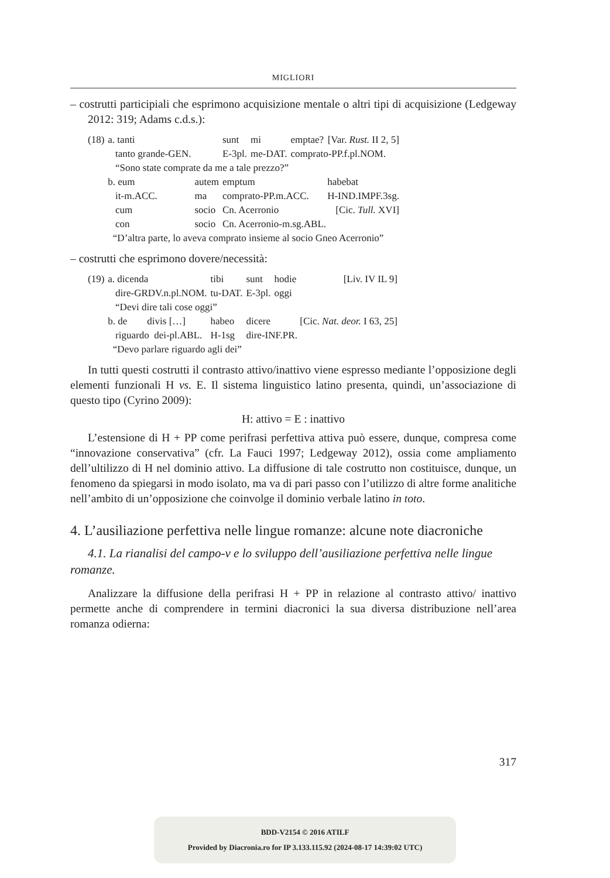MIGLIORI
– costrutti participiali che esprimono acquisizione mentale o altri tipi di acquisizione (Ledgeway 2012: 319; Adams c.d.s.):
| (18) | a. tanti | | sunt | mi | emptae? | [Var. Rust. II 2, 5] |
| | tanto grande-GEN. | | E-3pl. | me-DAT. | comprato-PP.f.pl.NOM. | |
| | “Sono state comprate da me a tale prezzo?” | | | | | |
| | b. eum | autem | emptum | | | habebat |
| | it-m.ACC. | ma | comprato-PP.m.ACC. | | | H-IND.IMPF.3sg. |
| | cum | socio | Cn. Acerronio | | | [Cic. Tull. XVI] |
| | con | socio | Cn. Acerronio-m.sg.ABL. | | | |
| | “D’altra parte, lo aveva comprato insieme al socio Gneo Acerronio” | | | | | |
– costrutti che esprimono dovere/necessità:
| (19) | a. dicenda | tibi | sunt | hodie | [Liv. IV IL 9] |
| | dire-GRDV.n.pl.NOM. | tu-DAT. | E-3pl. | oggi | |
| | “Devi dire tali cose oggi” | | | | |
| | b. de divis […] | habeo | dicere | | [Cic. Nat. deor. I 63, 25] |
| | riguardo dei-pl.ABL. | H-1sg | dire-INF.PR. | | |
| | “Devo parlare riguardo agli dei” | | | | |
In tutti questi costrutti il contrasto attivo/inattivo viene espresso mediante l’opposizione degli elementi funzionali H vs. E. Il sistema linguistico latino presenta, quindi, un’associazione di questo tipo (Cyrino 2009):
H: attivo = E : inattivo
L’estensione di H + PP come perifrasi perfettiva attiva può essere, dunque, compresa come “innovazione conservativa” (cfr. La Fauci 1997; Ledgeway 2012), ossia come ampliamento dell’ultilizzo di H nel dominio attivo. La diffusione di tale costrutto non costituisce, dunque, un fenomeno da spiegarsi in modo isolato, ma va di pari passo con l’utilizzo di altre forme analitiche nell’ambito di un’opposizione che coinvolge il dominio verbale latino in toto.
4. L’ausiliazione perfettiva nelle lingue romanze: alcune note diacroniche
4.1. La rianalisi del campo-v e lo sviluppo dell’ausiliazione perfettiva nelle lingue romanze.
Analizzare la diffusione della perifrasi H + PP in relazione al contrasto attivo/ inattivo permette anche di comprendere in termini diacronici la sua diversa distribuzione nell’area romanza odierna:
317
BDD-V2154 © 2016 ATILF
Provided by Diacronia.ro for IP 3.133.115.92 (2024-08-17 14:39:02 UTC)